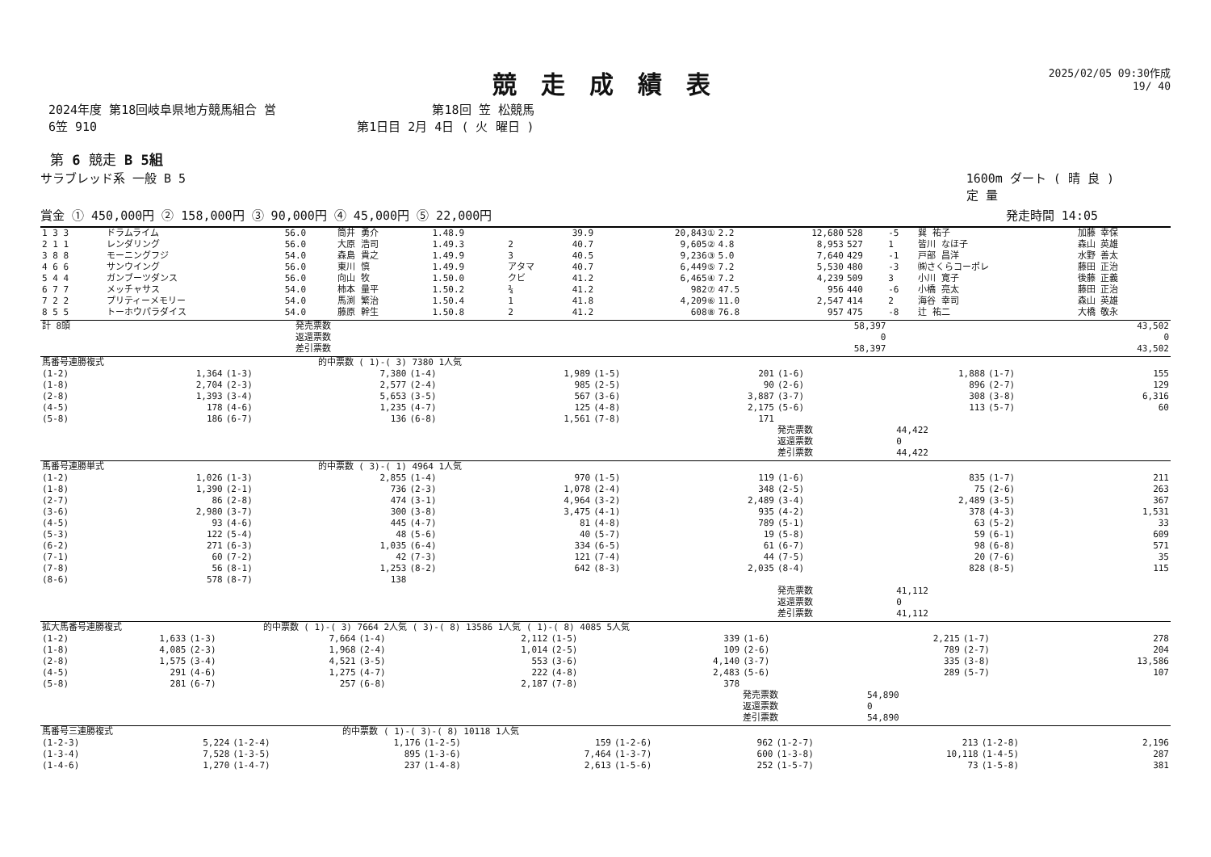競走成績表
2025/02/05 09:30作成
19/ 40
2024年度 第18回岐阜県地方競馬組合 営
6笠 910
第18回 笠 松競馬
第1日目 2月 4日 ( 火 曜日 )
第 6 競走 B 5組
サラブレッド系 一般 B 5 1600m ダート ( 晴 良 )
定 量
賞金 ① 450,000円 ② 158,000円 ③ 90,000円 ④ 45,000円 ⑤ 22,000円 発走時間 14:05
| 1 3 3 | ドラムライム | 56.0 | 筒井 勇介 | 1.48.9 | | 39.9 | 20,843① | 2.2 | 12,680 | 528 | -5 | 巽 祐子 | 加藤 幸保 |
| 2 1 1 | レンダリング | 56.0 | 大原 浩司 | 1.49.3 | 2 | 40.7 | 9,605② | 4.8 | 8,953 | 527 | 1 | 皆川 なほ子 | 森山 英雄 |
| 3 8 8 | モーニングフジ | 54.0 | 森島 貴之 | 1.49.9 | 3 | 40.5 | 9,236③ | 5.0 | 7,640 | 429 | -1 | 戸部 昌洋 | 水野 善太 |
| 4 6 6 | サンウイング | 56.0 | 東川 慎 | 1.49.9 | アタマ | 40.7 | 6,449⑤ | 7.2 | 5,530 | 480 | -3 | ㈱さくらコーポレ | 藤田 正治 |
| 5 4 4 | ガンブーツダンス | 56.0 | 向山 牧 | 1.50.0 | クビ | 41.2 | 6,465④ | 7.2 | 4,239 | 509 | 3 | 小川 寛子 | 後藤 正義 |
| 6 7 7 | メッチャサス | 54.0 | 柿本 量平 | 1.50.2 | ¾ | 41.2 | 982⑦ | 47.5 | 956 | 440 | -6 | 小橋 亮太 | 藤田 正治 |
| 7 2 2 | プリティーメモリー | 54.0 | 馬渕 繁治 | 1.50.4 | 1 | 41.8 | 4,209⑥ | 11.0 | 2,547 | 414 | 2 | 海谷 幸司 | 森山 英雄 |
| 8 5 5 | トーホウパラダイス | 54.0 | 藤原 幹生 | 1.50.8 | 2 | 41.2 | 608⑧ | 76.8 | 957 | 475 | -8 | 辻 祐二 | 大橋 敬永 |
| 計 8頭 | 発売票数 | 58,397 | 43,502 |
| | 返還票数 | 0 | 0 |
| | 差引票数 | 58,397 | 43,502 |
| 馬番号連勝複式 | | | 的中票数 ( 1)-( 3) 7380 1人気 | | | | | | | | |
| (1-2) | 1,364 | (1-3) | 7,380 | (1-4) | 1,989 | (1-5) | 201 | (1-6) | 1,888 | (1-7) | 155 |
| (1-8) | 2,704 | (2-3) | 2,577 | (2-4) | 985 | (2-5) | 90 | (2-6) | 896 | (2-7) | 129 |
| (2-8) | 1,393 | (3-4) | 5,653 | (3-5) | 567 | (3-6) | 3,887 | (3-7) | 308 | (3-8) | 6,316 |
| (4-5) | 178 | (4-6) | 1,235 | (4-7) | 125 | (4-8) | 2,175 | (5-6) | 113 | (5-7) | 60 |
| (5-8) | 186 | (6-7) | 136 | (6-8) | 1,561 | (7-8) | 171 | | | | |
| | | | | | | | | 発売票数 | 44,422 | | |
| | | | | | | | | 返還票数 | 0 | | |
| | | | | | | | | 差引票数 | 44,422 | | |
| 馬番号連勝単式 | | | 的中票数 ( 3)-( 1) 4964 1人気 | | | | | | | | |
| (1-2) | 1,026 | (1-3) | 2,855 | (1-4) | 970 | (1-5) | 119 | (1-6) | 835 | (1-7) | 211 |
| (1-8) | 1,390 | (2-1) | 736 | (2-3) | 1,078 | (2-4) | 348 | (2-5) | 75 | (2-6) | 263 |
| (2-7) | 86 | (2-8) | 474 | (3-1) | 4,964 | (3-2) | 2,489 | (3-4) | 2,489 | (3-5) | 367 |
| (3-6) | 2,980 | (3-7) | 300 | (3-8) | 3,475 | (4-1) | 935 | (4-2) | 378 | (4-3) | 1,531 |
| (4-5) | 93 | (4-6) | 445 | (4-7) | 81 | (4-8) | 789 | (5-1) | 63 | (5-2) | 33 |
| (5-3) | 122 | (5-4) | 48 | (5-6) | 40 | (5-7) | 19 | (5-8) | 59 | (6-1) | 609 |
| (6-2) | 271 | (6-3) | 1,035 | (6-4) | 334 | (6-5) | 61 | (6-7) | 98 | (6-8) | 571 |
| (7-1) | 60 | (7-2) | 42 | (7-3) | 121 | (7-4) | 44 | (7-5) | 20 | (7-6) | 35 |
| (7-8) | 56 | (8-1) | 1,253 | (8-2) | 642 | (8-3) | 2,035 | (8-4) | 828 | (8-5) | 115 |
| (8-6) | 578 | (8-7) | 138 | | | | | | | | |
| | | | | | | | | 発売票数 | 41,112 | | |
| | | | | | | | | 返還票数 | 0 | | |
| | | | | | | | | 差引票数 | 41,112 | | |
| 拡大馬番号連勝複式 | | | 的中票数 ( 1)-( 3) 7664 2人気 ( 3)-( 8) 13586 1人気 ( 1)-( 8) 4085 5人気 | | | | | | | | |
| (1-2) | 1,633 | (1-3) | 7,664 | (1-4) | 2,112 | (1-5) | 339 | (1-6) | 2,215 | (1-7) | 278 |
| (1-8) | 4,085 | (2-3) | 1,968 | (2-4) | 1,014 | (2-5) | 109 | (2-6) | 789 | (2-7) | 204 |
| (2-8) | 1,575 | (3-4) | 4,521 | (3-5) | 553 | (3-6) | 4,140 | (3-7) | 335 | (3-8) | 13,586 |
| (4-5) | 291 | (4-6) | 1,275 | (4-7) | 222 | (4-8) | 2,483 | (5-6) | 289 | (5-7) | 107 |
| (5-8) | 281 | (6-7) | 257 | (6-8) | 2,187 | (7-8) | 378 | | | | |
| | | | | | | | | 発売票数 | 54,890 | | |
| | | | | | | | | 返還票数 | 0 | | |
| | | | | | | | | 差引票数 | 54,890 | | |
| 馬番号三連勝複式 | | | 的中票数 ( 1)-( 3)-( 8) 10118 1人気 | | | | | | | | |
| (1-2-3) | 5,224 | (1-2-4) | 1,176 | (1-2-5) | 159 | (1-2-6) | 962 | (1-2-7) | 213 | (1-2-8) | 2,196 |
| (1-3-4) | 7,528 | (1-3-5) | 895 | (1-3-6) | 7,464 | (1-3-7) | 600 | (1-3-8) | 10,118 | (1-4-5) | 287 |
| (1-4-6) | 1,270 | (1-4-7) | 237 | (1-4-8) | 2,613 | (1-5-6) | 252 | (1-5-7) | 73 | (1-5-8) | 381 |